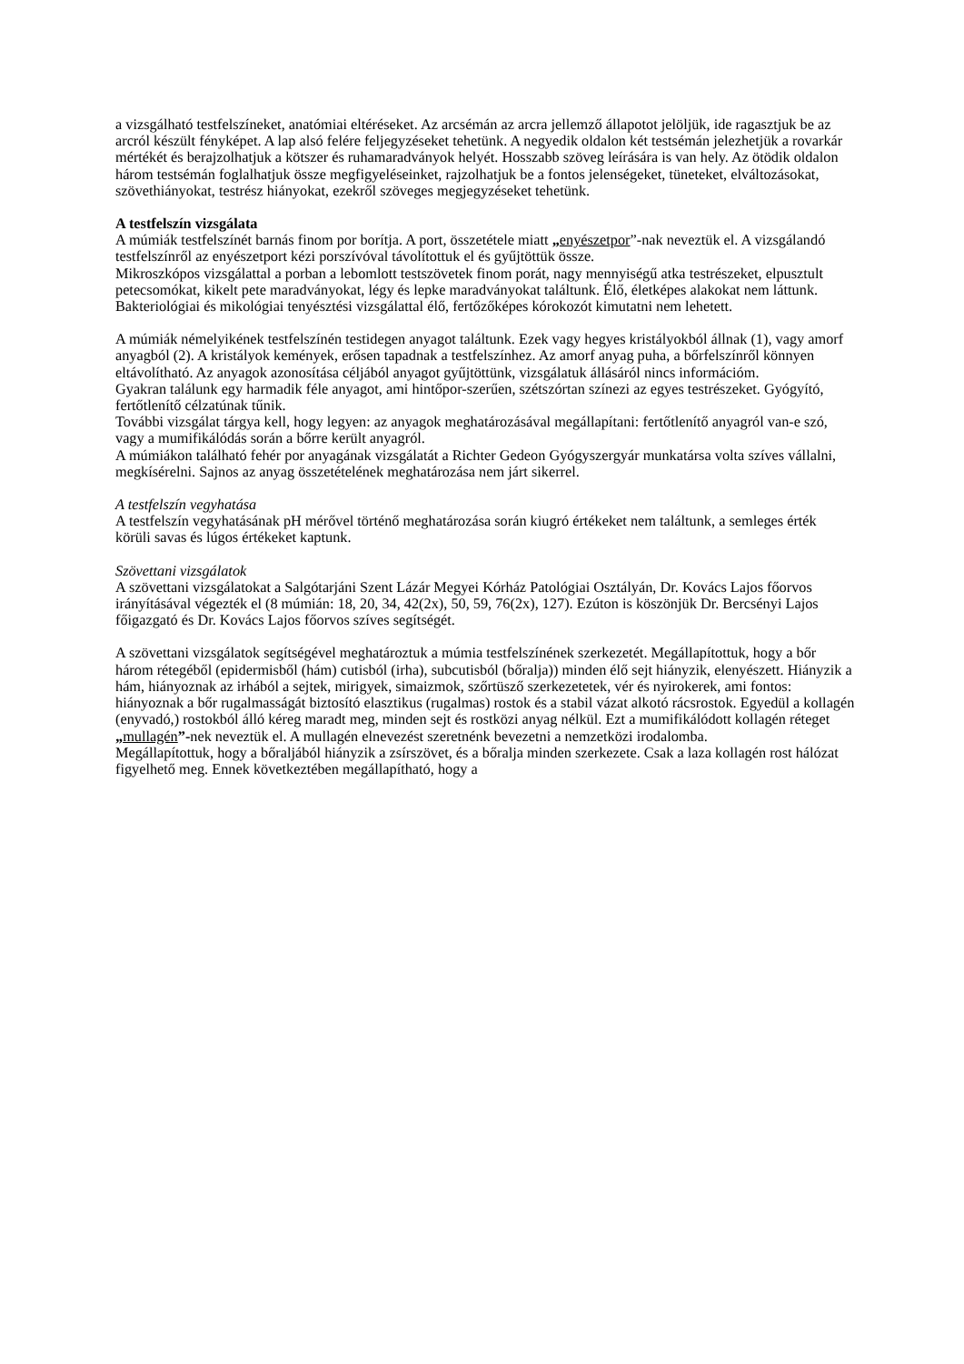a vizsgálható testfelszíneket, anatómiai eltéréseket. Az arcsémán az arcra jellemző állapotot jelöljük, ide ragasztjuk be az arcról készült fényképet. A lap alsó felére feljegyzéseket tehetünk. A negyedik oldalon két testsémán jelezhetjük a rovarkár mértékét és berajzolhatjuk a kötszer és ruhamaradványok helyét. Hosszabb szöveg leírására is van hely. Az ötödik oldalon három testsémán foglalhatjuk össze megfigyeléseinket, rajzolhatjuk be a fontos jelenségeket, tüneteket, elváltozásokat, szövethiányokat, testrész hiányokat, ezekről szöveges megjegyzéseket tehetünk.
A testfelszín vizsgálata
A múmiák testfelszínét barnás finom por borítja. A port, összetétele miatt „enyészetpor”-nak neveztük el. A vizsgálandó testfelszínről az enyészetport kézi porszívóval távolítottuk el és gyűjtöttük össze.
Mikroszkópos vizsgálattal a porban a lebomlott testszövetek finom porát, nagy mennyiségű atka testrészeket, elpusztult petecsomókat, kikelt pete maradványokat, légy és lepke maradványokat találtunk. Élő, életképes alakokat nem láttunk. Bakteriológiai és mikológiai tenyésztési vizsgálattal élő, fertőzőképes kórokozót kimutatni nem lehetett.
A múmiák némelyikének testfelszínén testidegen anyagot találtunk. Ezek vagy hegyes kristályokból állnak (1), vagy amorf anyagból (2). A kristályok kemények, erősen tapadnak a testfelszínhez. Az amorf anyag puha, a bőrfelszínről könnyen eltávolítható. Az anyagok azonosítása céljából anyagot gyűjtöttünk, vizsgálatuk állásáról nincs információm.
Gyakran találunk egy harmadik féle anyagot, ami hintőpor-szerűen, szétszórtan színezi az egyes testrészeket. Gyógyító, fertőtlenítő célzatúnak tűnik.
További vizsgálat tárgya kell, hogy legyen: az anyagok meghatározásával megállapítani: fertőtlenítő anyagról van-e szó, vagy a mumifikálódás során a bőrre került anyagról.
A múmiákon található fehér por anyagának vizsgálatát a Richter Gedeon Gyógyszergyár munkatársa volta szíves vállalni, megkísérelni. Sajnos az anyag összetételének meghatározása nem járt sikerrel.
A testfelszín vegyhatása
A testfelszín vegyhatásának pH mérővel történő meghatározása során kiugró értékeket nem találtunk, a semleges érték körüli savas és lúgos értékeket kaptunk.
Szövettani vizsgálatok
A szövettani vizsgálatokat a Salgótarjáni Szent Lázár Megyei Kórház Patológiai Osztályán, Dr. Kovács Lajos főorvos irányításával végezték el (8 múmián: 18, 20, 34, 42(2x), 50, 59, 76(2x), 127). Ezúton is köszönjük Dr. Bercsényi Lajos főigazgató és Dr. Kovács Lajos főorvos szíves segítségét.
A szövettani vizsgálatok segítségével meghatároztuk a múmia testfelszínének szerkezetét. Megállapítottuk, hogy a bőr három rétegéből (epidermisből (hám) cutisból (irha), subcutisból (bőralja)) minden élő sejt hiányzik, elenyészett. Hiányzik a hám, hiányoznak az irhából a sejtek, mirigyek, simaizmok, szőrtüsző szerkezetetek, vér és nyirokerek, ami fontos: hiányoznak a bőr rugalmasságát biztosító elasztikus (rugalmas) rostok és a stabil vázat alkotó rácsrostok. Egyedül a kollagén (enyvadó,) rostokból álló kéreg maradt meg, minden sejt és rostközi anyag nélkül. Ezt a mumifikálódott kollagén réteget „mullagén”-nek neveztük el. A mullagén elnevezést szeretnénk bevezetni a nemzetközi irodalomba.
Megállapítottuk, hogy a bőraljából hiányzik a zsírszövet, és a bőralja minden szerkezete. Csak a laza kollagén rost hálózat figyelhető meg. Ennek következtében megállapítható, hogy a